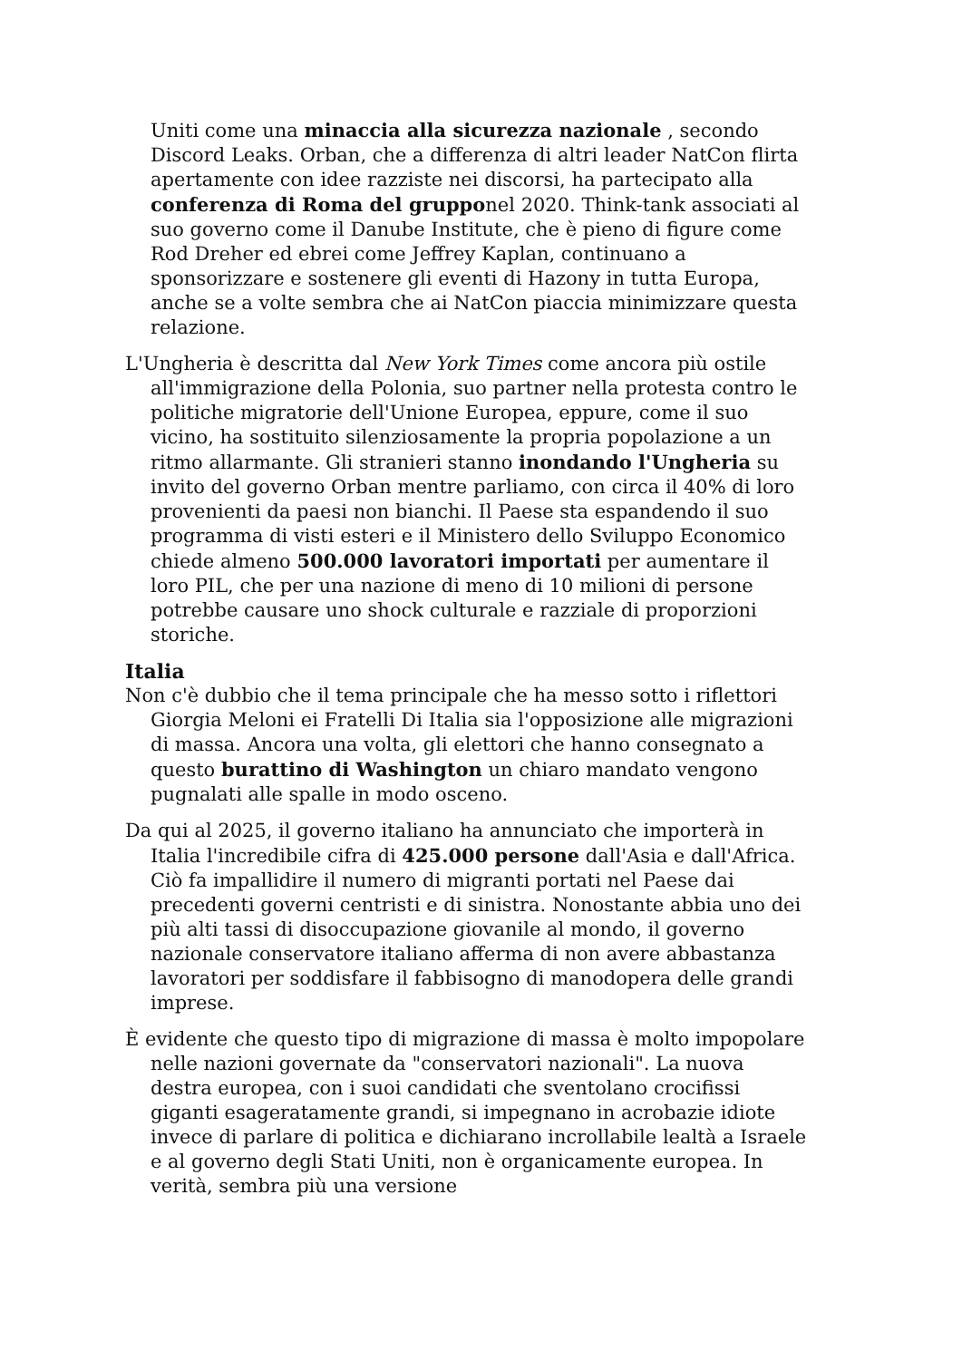Uniti come una minaccia alla sicurezza nazionale , secondo Discord Leaks. Orban, che a differenza di altri leader NatCon flirta apertamente con idee razziste nei discorsi, ha partecipato alla conferenza di Roma del grupponel 2020. Think-tank associati al suo governo come il Danube Institute, che è pieno di figure come Rod Dreher ed ebrei come Jeffrey Kaplan, continuano a sponsorizzare e sostenere gli eventi di Hazony in tutta Europa, anche se a volte sembra che ai NatCon piaccia minimizzare questa relazione.
L'Ungheria è descritta dal New York Times come ancora più ostile all'immigrazione della Polonia, suo partner nella protesta contro le politiche migratorie dell'Unione Europea, eppure, come il suo vicino, ha sostituito silenziosamente la propria popolazione a un ritmo allarmante. Gli stranieri stanno inondando l'Ungheria su invito del governo Orban mentre parliamo, con circa il 40% di loro provenienti da paesi non bianchi. Il Paese sta espandendo il suo programma di visti esteri e il Ministero dello Sviluppo Economico chiede almeno 500.000 lavoratori importati per aumentare il loro PIL, che per una nazione di meno di 10 milioni di persone potrebbe causare uno shock culturale e razziale di proporzioni storiche.
Italia
Non c'è dubbio che il tema principale che ha messo sotto i riflettori Giorgia Meloni ei Fratelli Di Italia sia l'opposizione alle migrazioni di massa. Ancora una volta, gli elettori che hanno consegnato a questo burattino di Washington un chiaro mandato vengono pugnalati alle spalle in modo osceno.
Da qui al 2025, il governo italiano ha annunciato che importerà in Italia l'incredibile cifra di 425.000 persone dall'Asia e dall'Africa. Ciò fa impallidire il numero di migranti portati nel Paese dai precedenti governi centristi e di sinistra. Nonostante abbia uno dei più alti tassi di disoccupazione giovanile al mondo, il governo nazionale conservatore italiano afferma di non avere abbastanza lavoratori per soddisfare il fabbisogno di manodopera delle grandi imprese.
È evidente che questo tipo di migrazione di massa è molto impopolare nelle nazioni governate da "conservatori nazionali". La nuova destra europea, con i suoi candidati che sventolano crocifissi giganti esageratamente grandi, si impegnano in acrobazie idiote invece di parlare di politica e dichiarano incrollabile lealtà a Israele e al governo degli Stati Uniti, non è organicamente europea. In verità, sembra più una versione